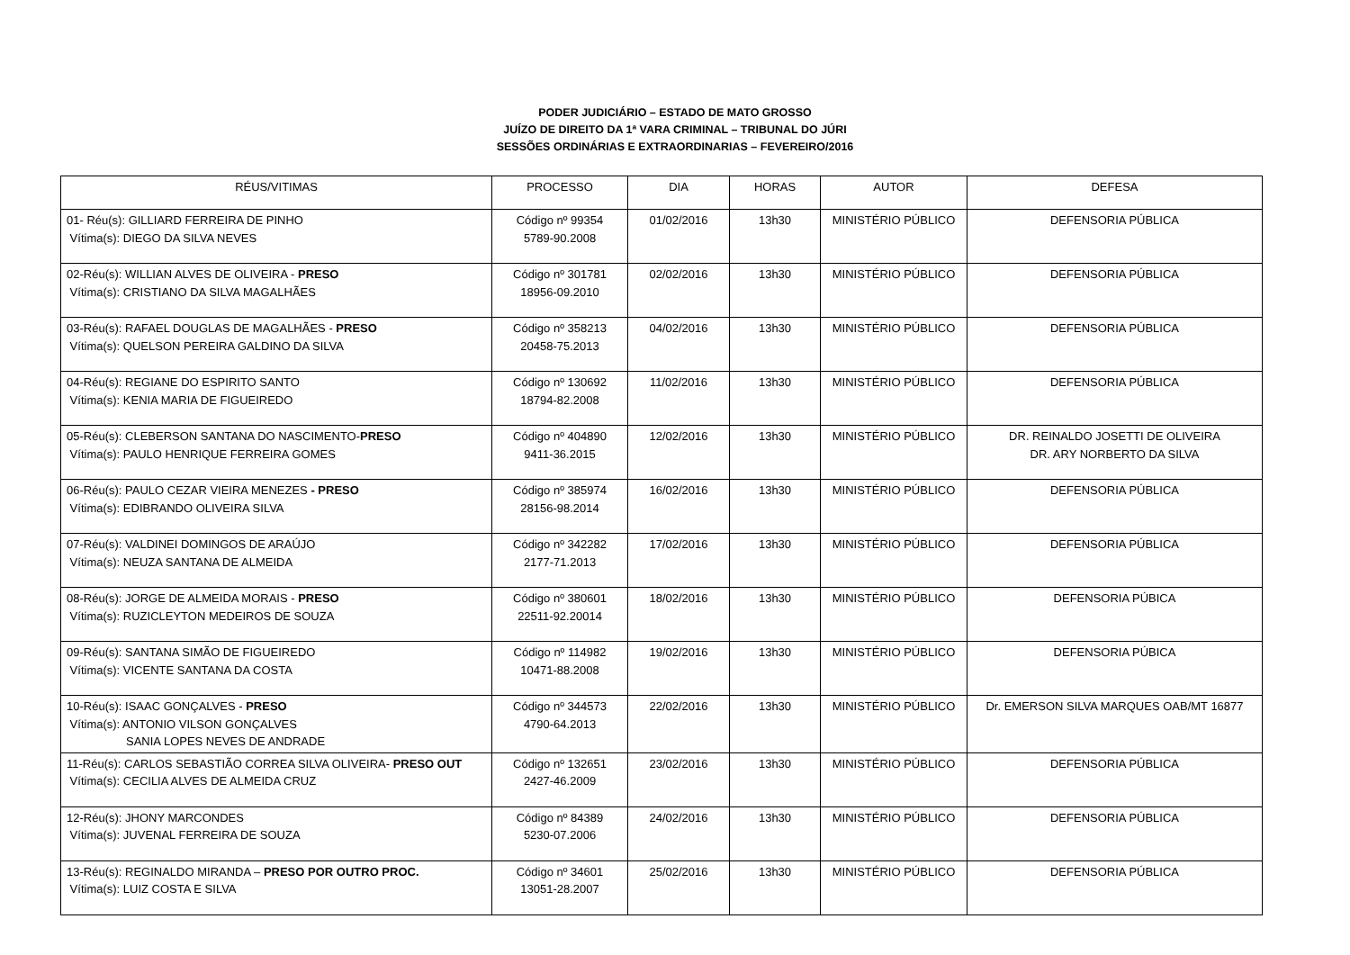PODER JUDICIÁRIO – ESTADO DE MATO GROSSO
JUÍZO DE DIREITO DA 1ª VARA CRIMINAL – TRIBUNAL DO JÚRI
SESSÕES ORDINÁRIAS E EXTRAORDINARIAS – FEVEREIRO/2016
| RÉUS/VITIMAS | PROCESSO | DIA | HORAS | AUTOR | DEFESA |
| --- | --- | --- | --- | --- | --- |
| 01- Réu(s): GILLIARD FERREIRA DE PINHO Vítima(s): DIEGO DA SILVA NEVES | Código nº 99354 5789-90.2008 | 01/02/2016 | 13h30 | MINISTÉRIO PÚBLICO | DEFENSORIA PÚBLICA |
| 02-Réu(s): WILLIAN ALVES DE OLIVEIRA - PRESO Vítima(s): CRISTIANO DA SILVA MAGALHÃES | Código nº 301781 18956-09.2010 | 02/02/2016 | 13h30 | MINISTÉRIO PÚBLICO | DEFENSORIA PÚBLICA |
| 03-Réu(s): RAFAEL DOUGLAS DE MAGALHÃES - PRESO Vítima(s): QUELSON PEREIRA GALDINO DA SILVA | Código nº 358213 20458-75.2013 | 04/02/2016 | 13h30 | MINISTÉRIO PÚBLICO | DEFENSORIA PÚBLICA |
| 04-Réu(s): REGIANE DO ESPIRITO SANTO Vítima(s): KENIA MARIA DE FIGUEIREDO | Código nº 130692 18794-82.2008 | 11/02/2016 | 13h30 | MINISTÉRIO PÚBLICO | DEFENSORIA PÚBLICA |
| 05-Réu(s): CLEBERSON SANTANA DO NASCIMENTO- PRESO Vítima(s): PAULO HENRIQUE FERREIRA GOMES | Código nº 404890 9411-36.2015 | 12/02/2016 | 13h30 | MINISTÉRIO PÚBLICO | DR. REINALDO JOSETTI DE OLIVEIRA DR. ARY NORBERTO DA SILVA |
| 06-Réu(s): PAULO CEZAR VIEIRA MENEZES - PRESO Vítima(s): EDIBRANDO OLIVEIRA SILVA | Código nº 385974 28156-98.2014 | 16/02/2016 | 13h30 | MINISTÉRIO PÚBLICO | DEFENSORIA PÚBLICA |
| 07-Réu(s): VALDINEI DOMINGOS DE ARAÚJO Vítima(s): NEUZA SANTANA DE ALMEIDA | Código nº 342282 2177-71.2013 | 17/02/2016 | 13h30 | MINISTÉRIO PÚBLICO | DEFENSORIA PÚBLICA |
| 08-Réu(s): JORGE DE ALMEIDA MORAIS - PRESO Vítima(s): RUZICLEYTON MEDEIROS DE SOUZA | Código nº 380601 22511-92.20014 | 18/02/2016 | 13h30 | MINISTÉRIO PÚBLICO | DEFENSORIA PÚBICA |
| 09-Réu(s): SANTANA SIMÃO DE FIGUEIREDO Vítima(s): VICENTE SANTANA DA COSTA | Código nº 114982 10471-88.2008 | 19/02/2016 | 13h30 | MINISTÉRIO PÚBLICO | DEFENSORIA PÚBICA |
| 10-Réu(s): ISAAC GONÇALVES - PRESO Vítima(s): ANTONIO VILSON GONÇALVES SANIA LOPES NEVES DE ANDRADE | Código nº 344573 4790-64.2013 | 22/02/2016 | 13h30 | MINISTÉRIO PÚBLICO | Dr. EMERSON SILVA MARQUES OAB/MT 16877 |
| 11-Réu(s): CARLOS SEBASTIÃO CORREA SILVA OLIVEIRA- PRESO OUT Vítima(s): CECILIA ALVES DE ALMEIDA CRUZ | Código nº 132651 2427-46.2009 | 23/02/2016 | 13h30 | MINISTÉRIO PÚBLICO | DEFENSORIA PÚBLICA |
| 12-Réu(s): JHONY MARCONDES Vítima(s): JUVENAL FERREIRA DE SOUZA | Código nº 84389 5230-07.2006 | 24/02/2016 | 13h30 | MINISTÉRIO PÚBLICO | DEFENSORIA PÚBLICA |
| 13-Réu(s): REGINALDO MIRANDA – PRESO POR OUTRO PROC. Vítima(s): LUIZ COSTA E SILVA | Código nº 34601 13051-28.2007 | 25/02/2016 | 13h30 | MINISTÉRIO PÚBLICO | DEFENSORIA PÚBLICA |